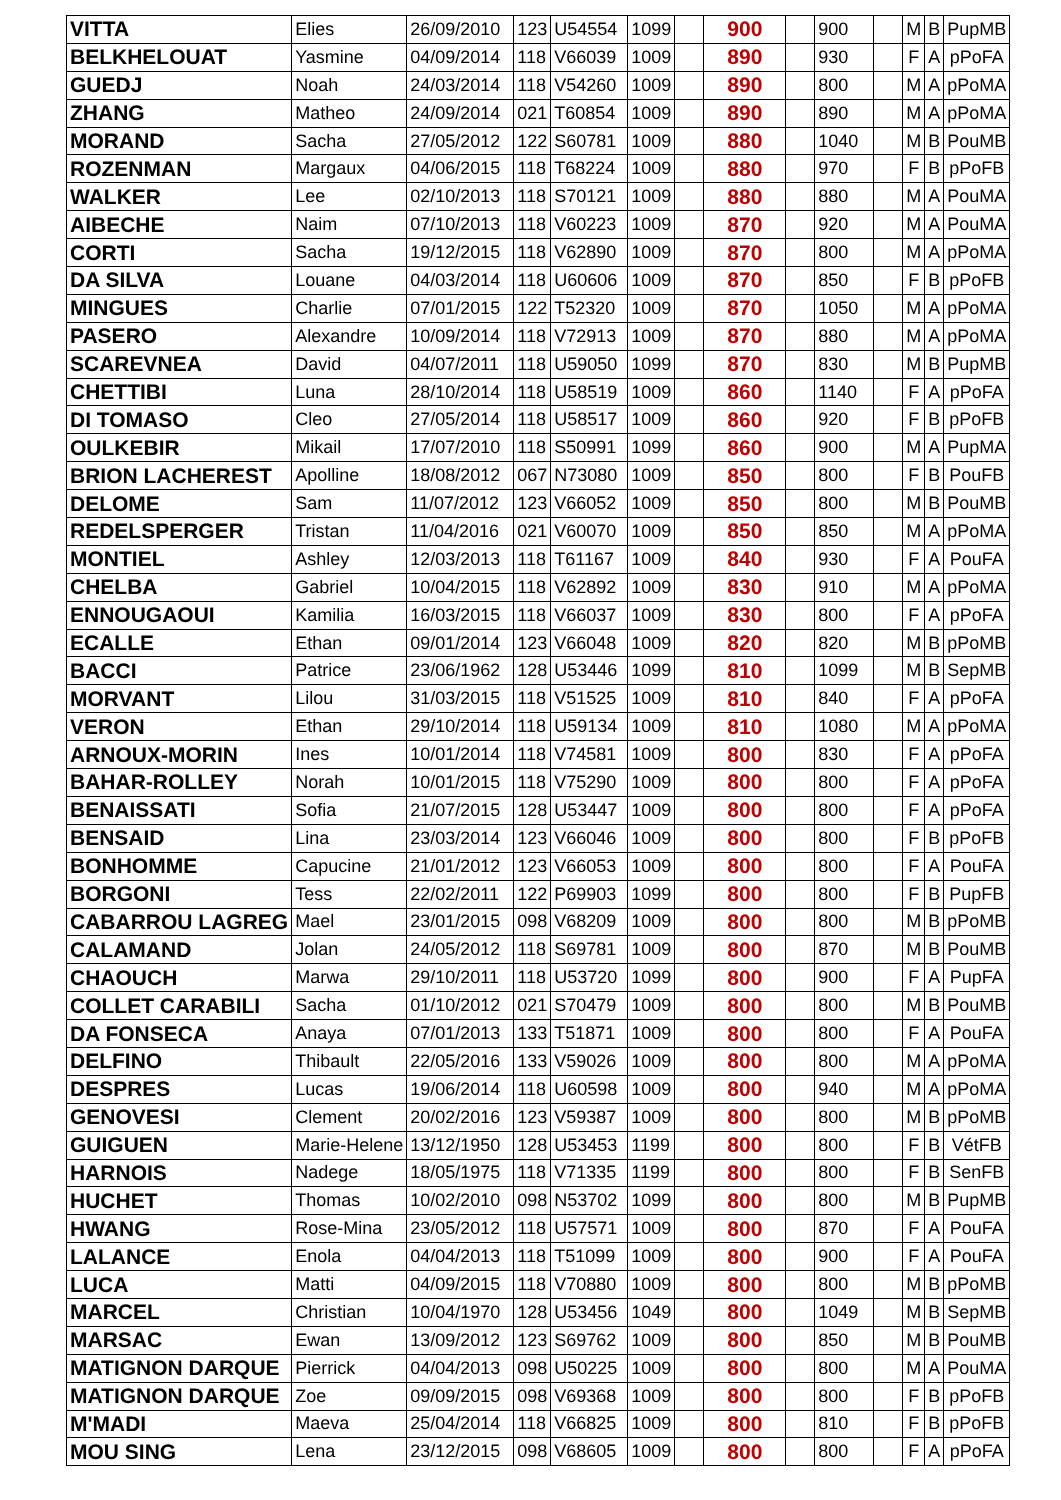| VITTA | Elies | 26/09/2010 | 123 | U54554 | 1099 | | 900 | | 900 | | M | B | PupMB |
| BELKHELOUAT | Yasmine | 04/09/2014 | 118 | V66039 | 1009 | | 890 | | 930 | | F | A | pPoFA |
| GUEDJ | Noah | 24/03/2014 | 118 | V54260 | 1009 | | 890 | | 800 | | M | A | pPoMA |
| ZHANG | Matheo | 24/09/2014 | 021 | T60854 | 1009 | | 890 | | 890 | | M | A | pPoMA |
| MORAND | Sacha | 27/05/2012 | 122 | S60781 | 1009 | | 880 | | 1040 | | M | B | PouMB |
| ROZENMAN | Margaux | 04/06/2015 | 118 | T68224 | 1009 | | 880 | | 970 | | F | B | pPoFB |
| WALKER | Lee | 02/10/2013 | 118 | S70121 | 1009 | | 880 | | 880 | | M | A | PouMA |
| AIBECHE | Naim | 07/10/2013 | 118 | V60223 | 1009 | | 870 | | 920 | | M | A | PouMA |
| CORTI | Sacha | 19/12/2015 | 118 | V62890 | 1009 | | 870 | | 800 | | M | A | pPoMA |
| DA SILVA | Louane | 04/03/2014 | 118 | U60606 | 1009 | | 870 | | 850 | | F | B | pPoFB |
| MINGUES | Charlie | 07/01/2015 | 122 | T52320 | 1009 | | 870 | | 1050 | | M | A | pPoMA |
| PASERO | Alexandre | 10/09/2014 | 118 | V72913 | 1009 | | 870 | | 880 | | M | A | pPoMA |
| SCAREVNEA | David | 04/07/2011 | 118 | U59050 | 1099 | | 870 | | 830 | | M | B | PupMB |
| CHETTIBI | Luna | 28/10/2014 | 118 | U58519 | 1009 | | 860 | | 1140 | | F | A | pPoFA |
| DI TOMASO | Cleo | 27/05/2014 | 118 | U58517 | 1009 | | 860 | | 920 | | F | B | pPoFB |
| OULKEBIR | Mikail | 17/07/2010 | 118 | S50991 | 1099 | | 860 | | 900 | | M | A | PupMA |
| BRION LACHEREST | Apolline | 18/08/2012 | 067 | N73080 | 1009 | | 850 | | 800 | | F | B | PouFB |
| DELOME | Sam | 11/07/2012 | 123 | V66052 | 1009 | | 850 | | 800 | | M | B | PouMB |
| REDELSPERGER | Tristan | 11/04/2016 | 021 | V60070 | 1009 | | 850 | | 850 | | M | A | pPoMA |
| MONTIEL | Ashley | 12/03/2013 | 118 | T61167 | 1009 | | 840 | | 930 | | F | A | PouFA |
| CHELBA | Gabriel | 10/04/2015 | 118 | V62892 | 1009 | | 830 | | 910 | | M | A | pPoMA |
| ENNOUGAOUI | Kamilia | 16/03/2015 | 118 | V66037 | 1009 | | 830 | | 800 | | F | A | pPoFA |
| ECALLE | Ethan | 09/01/2014 | 123 | V66048 | 1009 | | 820 | | 820 | | M | B | pPoMB |
| BACCI | Patrice | 23/06/1962 | 128 | U53446 | 1099 | | 810 | | 1099 | | M | B | SepMB |
| MORVANT | Lilou | 31/03/2015 | 118 | V51525 | 1009 | | 810 | | 840 | | F | A | pPoFA |
| VERON | Ethan | 29/10/2014 | 118 | U59134 | 1009 | | 810 | | 1080 | | M | A | pPoMA |
| ARNOUX-MORIN | Ines | 10/01/2014 | 118 | V74581 | 1009 | | 800 | | 830 | | F | A | pPoFA |
| BAHAR-ROLLEY | Norah | 10/01/2015 | 118 | V75290 | 1009 | | 800 | | 800 | | F | A | pPoFA |
| BENAISSATI | Sofia | 21/07/2015 | 128 | U53447 | 1009 | | 800 | | 800 | | F | A | pPoFA |
| BENSAID | Lina | 23/03/2014 | 123 | V66046 | 1009 | | 800 | | 800 | | F | B | pPoFB |
| BONHOMME | Capucine | 21/01/2012 | 123 | V66053 | 1009 | | 800 | | 800 | | F | A | PouFA |
| BORGONI | Tess | 22/02/2011 | 122 | P69903 | 1099 | | 800 | | 800 | | F | B | PupFB |
| CABARROU LAGREG | Mael | 23/01/2015 | 098 | V68209 | 1009 | | 800 | | 800 | | M | B | pPoMB |
| CALAMAND | Jolan | 24/05/2012 | 118 | S69781 | 1009 | | 800 | | 870 | | M | B | PouMB |
| CHAOUCH | Marwa | 29/10/2011 | 118 | U53720 | 1099 | | 800 | | 900 | | F | A | PupFA |
| COLLET CARABILI | Sacha | 01/10/2012 | 021 | S70479 | 1009 | | 800 | | 800 | | M | B | PouMB |
| DA FONSECA | Anaya | 07/01/2013 | 133 | T51871 | 1009 | | 800 | | 800 | | F | A | PouFA |
| DELFINO | Thibault | 22/05/2016 | 133 | V59026 | 1009 | | 800 | | 800 | | M | A | pPoMA |
| DESPRES | Lucas | 19/06/2014 | 118 | U60598 | 1009 | | 800 | | 940 | | M | A | pPoMA |
| GENOVESI | Clement | 20/02/2016 | 123 | V59387 | 1009 | | 800 | | 800 | | M | B | pPoMB |
| GUIGUEN | Marie-Helene | 13/12/1950 | 128 | U53453 | 1199 | | 800 | | 800 | | F | B | VétFB |
| HARNOIS | Nadege | 18/05/1975 | 118 | V71335 | 1199 | | 800 | | 800 | | F | B | SenFB |
| HUCHET | Thomas | 10/02/2010 | 098 | N53702 | 1099 | | 800 | | 800 | | M | B | PupMB |
| HWANG | Rose-Mina | 23/05/2012 | 118 | U57571 | 1009 | | 800 | | 870 | | F | A | PouFA |
| LALANCE | Enola | 04/04/2013 | 118 | T51099 | 1009 | | 800 | | 900 | | F | A | PouFA |
| LUCA | Matti | 04/09/2015 | 118 | V70880 | 1009 | | 800 | | 800 | | M | B | pPoMB |
| MARCEL | Christian | 10/04/1970 | 128 | U53456 | 1049 | | 800 | | 1049 | | M | B | SepMB |
| MARSAC | Ewan | 13/09/2012 | 123 | S69762 | 1009 | | 800 | | 850 | | M | B | PouMB |
| MATIGNON DARQUE | Pierrick | 04/04/2013 | 098 | U50225 | 1009 | | 800 | | 800 | | M | A | PouMA |
| MATIGNON DARQUE | Zoe | 09/09/2015 | 098 | V69368 | 1009 | | 800 | | 800 | | F | B | pPoFB |
| M'MADI | Maeva | 25/04/2014 | 118 | V66825 | 1009 | | 800 | | 810 | | F | B | pPoFB |
| MOU SING | Lena | 23/12/2015 | 098 | V68605 | 1009 | | 800 | | 800 | | F | A | pPoFA |